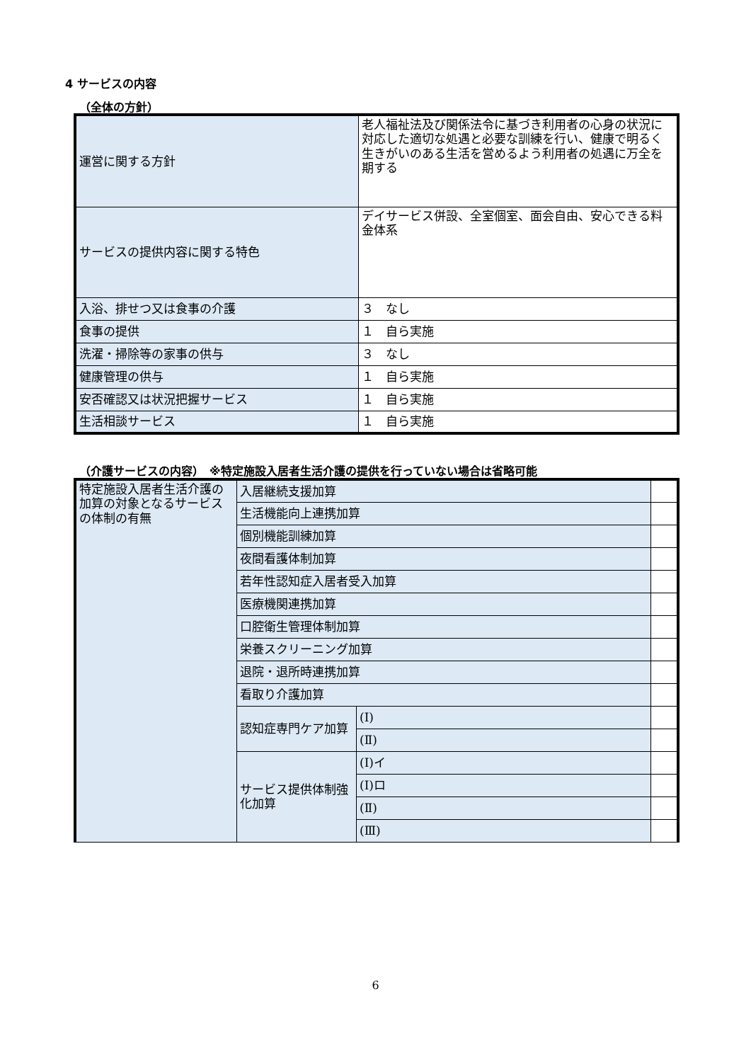4 サービスの内容
（全体の方針）
| 運営に関する方針 | 老人福祉法及び関係法令に基づき利用者の心身の状況に対応した適切な処遇と必要な訓練を行い、健康で明るく生きがいのある生活を営めるよう利用者の処遇に万全を期する |
| サービスの提供内容に関する特色 | デイサービス併設、全室個室、面会自由、安心できる料金体系 |
| 入浴、排せつ又は食事の介護 | ３ なし |
| 食事の提供 | １ 自ら実施 |
| 洗濯・掃除等の家事の供与 | ３ なし |
| 健康管理の供与 | １ 自ら実施 |
| 安否確認又は状況把握サービス | １ 自ら実施 |
| 生活相談サービス | １ 自ら実施 |
（介護サービスの内容）　※特定施設入居者生活介護の提供を行っていない場合は省略可能
| 特定施設入居者生活介護の加算の対象となるサービスの体制の有無 | 入居継続支援加算 | | |
| | 生活機能向上連携加算 | | |
| | 個別機能訓練加算 | | |
| | 夜間看護体制加算 | | |
| | 若年性認知症入居者受入加算 | | |
| | 医療機関連携加算 | | |
| | 口腔衛生管理体制加算 | | |
| | 栄養スクリーニング加算 | | |
| | 退院・退所時連携加算 | | |
| | 看取り介護加算 | | |
| | 認知症専門ケア加算 | (Ⅰ) | |
| | | (Ⅱ) | |
| | サービス提供体制強化加算 | (Ⅰ)イ | |
| | | (Ⅰ)ロ | |
| | | (Ⅱ) | |
| | | (Ⅲ) | |
6